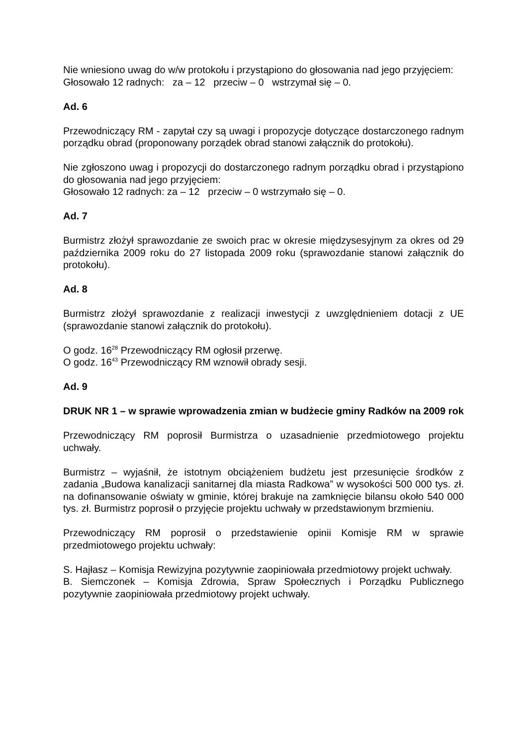Nie wniesiono uwag do w/w protokołu i przystąpiono do głosowania nad jego przyjęciem:
Głosowało 12 radnych: za – 12 przeciw – 0 wstrzymał się – 0.
Ad. 6
Przewodniczący RM - zapytał czy są uwagi i propozycje dotyczące dostarczonego radnym porządku obrad (proponowany porządek obrad stanowi załącznik do protokołu).
Nie zgłoszono uwag i propozycji do dostarczonego radnym porządku obrad i przystąpiono do głosowania nad jego przyjęciem:
Głosowało 12 radnych: za – 12 przeciw – 0 wstrzymało się – 0.
Ad. 7
Burmistrz złożył sprawozdanie ze swoich prac w okresie międzysesyjnym za okres od 29 października 2009 roku do 27 listopada 2009 roku (sprawozdanie stanowi załącznik do protokołu).
Ad. 8
Burmistrz złożył sprawozdanie z realizacji inwestycji z uwzględnieniem dotacji z UE (sprawozdanie stanowi załącznik do protokołu).
O godz. 16<sup>28</sup> Przewodniczący RM ogłosił przerwę.
O godz. 16<sup>43</sup> Przewodniczący RM wznowił obrady sesji.
Ad. 9
DRUK NR 1 – w sprawie wprowadzenia zmian w budżecie gminy Radków na 2009 rok
Przewodniczący RM poprosił Burmistrza o uzasadnienie przedmiotowego projektu uchwały.
Burmistrz – wyjaśnił, że istotnym obciążeniem budżetu jest przesunięcie środków z zadania „Budowa kanalizacji sanitarnej dla miasta Radkowa” w wysokości 500 000 tys. zł. na dofinansowanie oświaty w gminie, której brakuje na zamknięcie bilansu około 540 000 tys. zł. Burmistrz poprosił o przyjęcie projektu uchwały w przedstawionym brzmieniu.
Przewodniczący RM poprosił o przedstawienie opinii Komisje RM w sprawie przedmiotowego projektu uchwały:
S. Hajłasz – Komisja Rewizyjna pozytywnie zaopiniowała przedmiotowy projekt uchwały.
B. Siemczonek – Komisja Zdrowia, Spraw Społecznych i Porządku Publicznego pozytywnie zaopiniowała przedmiotowy projekt uchwały.